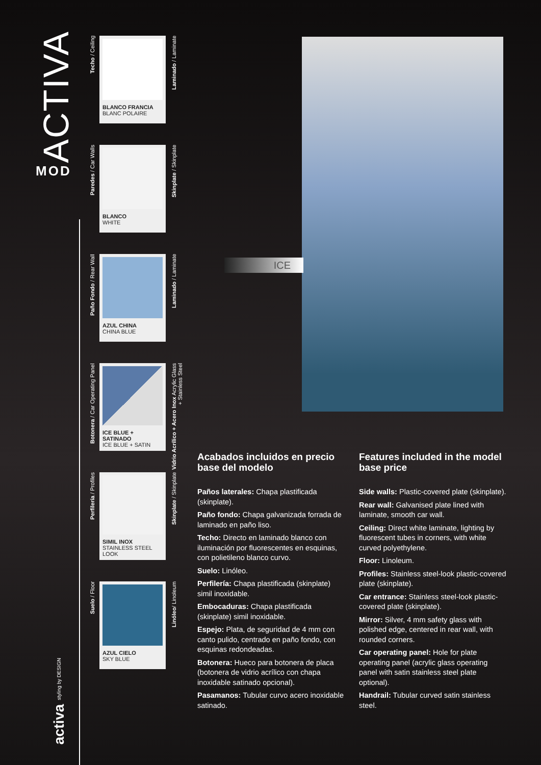ACTIVA
MOD
activa styling by DESIGN
Techo / Ceiling
BLANCO FRANCIA
BLANC POLAIRE
Laminado / Laminate
Paredes / Car Walls
BLANCO
WHITE
Skinplate / Skinplate
Paño Fondo / Rear Wall
AZUL CHINA
CHINA BLUE
Laminado / Laminate
Botonera / Car Operating Panel
ICE BLUE + SATINADO
ICE BLUE + SATIN
Vidrio Acrílico + Acero Inox Acrylic Glass + Stainless Steel
Perfilería / Profiles
SIMIL INOX
STAINLESS STEEL LOOK
Skinplate / Skinplate
Suelo / Floor
AZUL CIELO
SKY BLUE
Linóleo/ Linoleum
ICE
Acabados incluidos en precio base del modelo
Paños laterales: Chapa plastificada (skinplate).
Paño fondo: Chapa galvanizada forrada de laminado en paño liso.
Techo: Directo en laminado blanco con iluminación por fluorescentes en esquinas, con polietileno blanco curvo.
Suelo: Linóleo.
Perfilería: Chapa plastificada (skinplate) simil inoxidable.
Embocaduras: Chapa plastificada (skinplate) simil inoxidable.
Espejo: Plata, de seguridad de 4 mm con canto pulido, centrado en paño fondo, con esquinas redondeadas.
Botonera: Hueco para botonera de placa (botonera de vidrio acrílico con chapa inoxidable satinado opcional).
Pasamanos: Tubular curvo acero inoxidable satinado.
Features included in the model base price
Side walls: Plastic-covered plate (skinplate).
Rear wall: Galvanised plate lined with laminate, smooth car wall.
Ceiling: Direct white laminate, lighting by fluorescent tubes in corners, with white curved polyethylene.
Floor: Linoleum.
Profiles: Stainless steel-look plastic-covered plate (skinplate).
Car entrance: Stainless steel-look plastic-covered plate (skinplate).
Mirror: Silver, 4 mm safety glass with polished edge, centered in rear wall, with rounded corners.
Car operating panel: Hole for plate operating panel (acrylic glass operating panel with satin stainless steel plate optional).
Handrail: Tubular curved satin stainless steel.